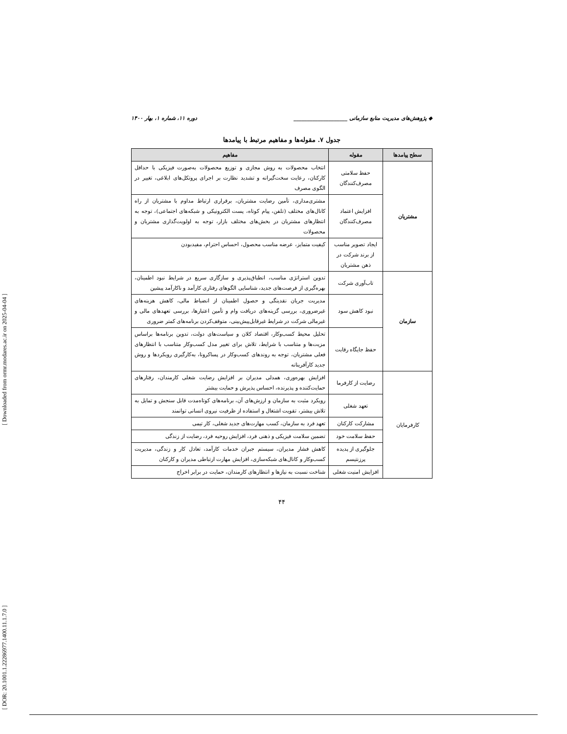[ Downloaded from ormr.modares.ac.ir on 2025-04-04 ]
[ DOR: 20.1001.1.22286977.1400.11.1.7.0 ]
◆ پژوهش‌های مدیریت منابع سازمانی ____________________ دوره ۱۱، شماره ۱، بهار ۱۴۰۰
جدول ۷. مقوله‌ها و مفاهیم مرتبط با پیامدها
| سطح پیامدها | مقوله | مفاهیم |
| --- | --- | --- |
| مشتریان | حفظ سلامتی مصرف‌کنندگان | انتخاب محصولات به روش مجازی و توزیع محصولات به‌صورت فیزیکی با حداقل کارکنان، رعایت سخت‌گیرانه و تشدید نظارت بر اجرای پروتکل‌های ابلاغی، تغییر در الگوی مصرف |
| | افزایش اعتماد مصرف‌کنندگان | مشتری‌مداری، تأمین رضایت مشتریان، برقراری ارتباط مداوم با مشتریان از راه کانال‌های مختلف (تلفن، پیام کوتاه، پست الکترونیکی و شبکه‌های اجتماعی)، توجه به انتظارهای مشتریان در بخش‌های مختلف بازار، توجه به اولویت‌گذاری مشتریان و محصولات |
| | ایجاد تصویر مناسب از برند شرکت در ذهن مشتریان | کیفیت متمایز، عرضه مناسب محصول، احساس احترام، مفیدبودن |
| سازمان | تاب‌آوری شرکت | تدوین استراتژی مناسب، انطباق‌پذیری و سازگاری سریع در شرایط نبود اطمینان، بهره‌گیری از فرصت‌های جدید، شناسایی الگوهای رفتاری کارآمد و ناکارآمد پیشین |
| | نبود کاهش سود | مدیریت جریان نقدینگی و حصول اطمینان از انضباط مالی، کاهش هزینه‌های غیرضروری، بررسی گزینه‌های دریافت وام و تأمین اعتبارها، بررسی تعهدهای مالی و غیرمالی شرکت در شرایط غیرقابل‌پیش‌بینی، متوقف‌کردن برنامه‌های کمتر ضروری |
| | حفظ جایگاه رقابت | تحلیل محیط کسب‌وکار، اقتصاد کلان و سیاست‌های دولت، تدوین برنامه‌ها براساس مزیت‌ها و متناسب با شرایط، تلاش برای تغییر مدل کسب‌وکار متناسب با انتظارهای فعلی مشتریان، توجه به روندهای کسب‌وکار در پساکرونا، به‌کارگیری رویکردها و روش جدید کارآفرینانه |
| کارفرمایان | رضایت از کارفرما | افزایش بهره‌وری، همدلی مدیران بر افزایش رضایت شغلی کارمندان، رفتارهای حمایت‌کننده و پذیرنده، احساس پذیرش و حمایت بیشتر |
| | تعهد شغلی | رویکرد مثبت به سازمان و ارزش‌های آن، برنامه‌های کوتاه‌مدت قابل سنجش و تمایل به تلاش بیشتر، تقویت اشتغال و استفاده از ظرفیت نیروی انسانی توانمند |
| | مشارکت کارکنان | تعهد فرد به سازمان، کسب مهارت‌های جدید شغلی، کار تیمی |
| | حفظ سلامت خود | تضمین سلامت فیزیکی و ذهنی فرد، افزایش روحیه فرد، رضایت از زندگی |
| | جلوگیری از پدیده پرزنتیسم | کاهش فشار مدیران، سیستم جبران خدمات کارآمد، تعادل کار و زندگی، مدیریت کسب‌وکار و کانال‌های شبکه‌سازی، افزایش مهارت ارتباطی مدیران و کارکنان |
| | افزایش امنیت شغلی | شناخت نسبت به نیازها و انتظارهای کارمندان، حمایت در برابر اخراج |
۴۴